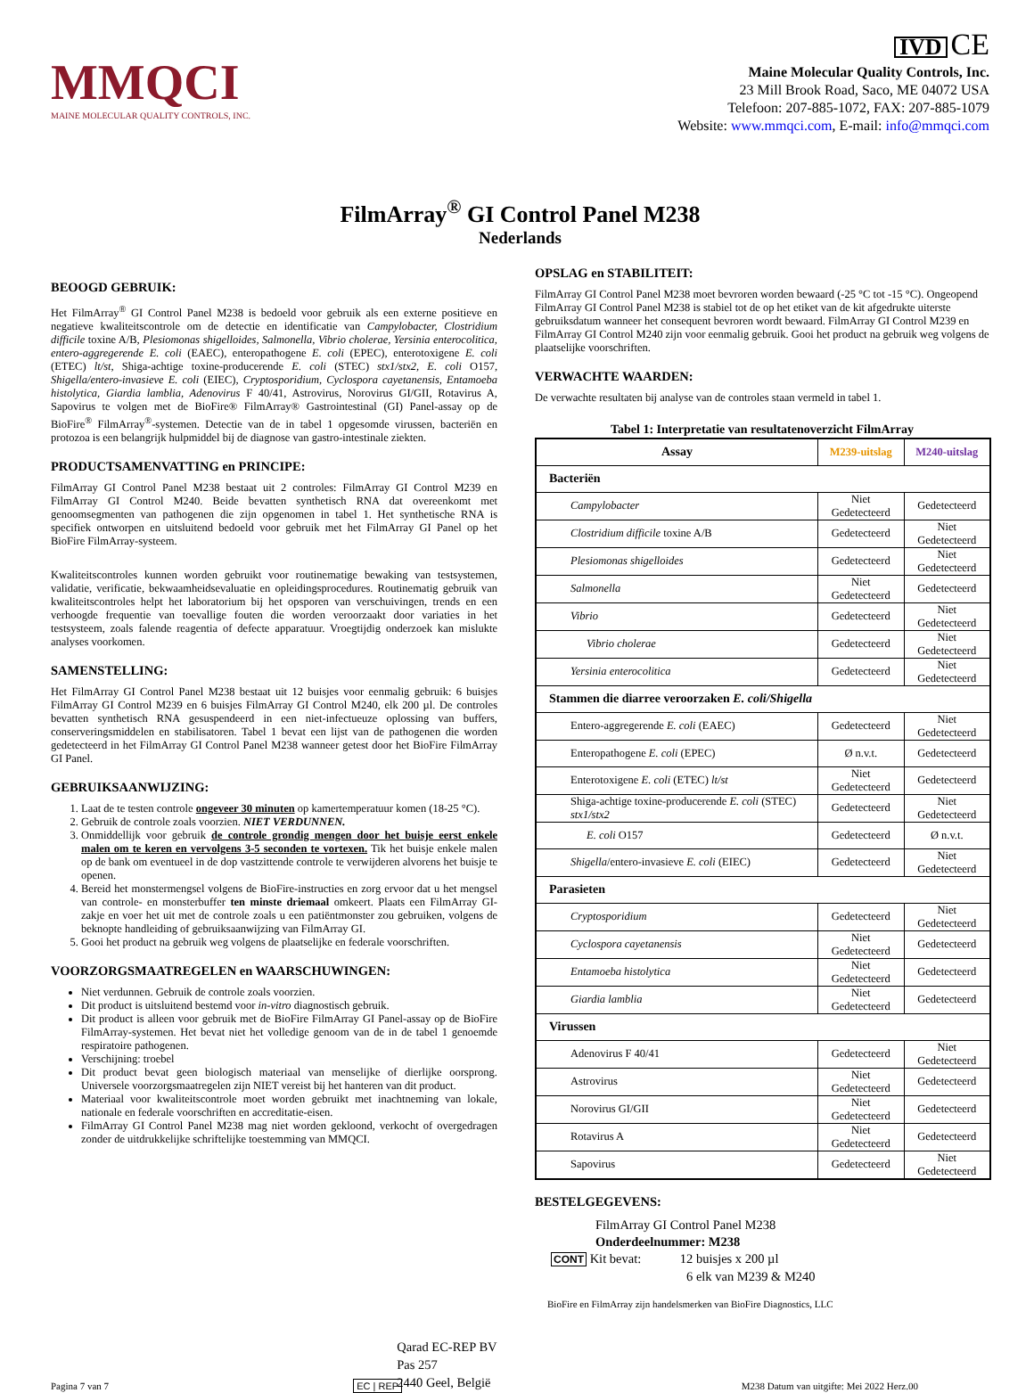MMQCI
MAINE MOLECULAR QUALITY CONTROLS, INC.
IVD CE
Maine Molecular Quality Controls, Inc.
23 Mill Brook Road, Saco, ME 04072 USA
Telefoon: 207-885-1072, FAX: 207-885-1079
Website: www.mmqci.com, E-mail: info@mmqci.com
FilmArray<sup>®</sup> GI Control Panel M238
Nederlands
BEOOGD GEBRUIK:
Het FilmArray<sup>®</sup> GI Control Panel M238 is bedoeld voor gebruik als een externe positieve en negatieve kwaliteitscontrole om de detectie en identificatie van Campylobacter, Clostridium difficile toxine A/B, Plesiomonas shigelloides, Salmonella, Vibrio cholerae, Yersinia enterocolitica, entero-aggregerende E. coli (EAEC), enteropathogene E. coli (EPEC), enterotoxigene E. coli (ETEC) lt/st, Shiga-achtige toxine-producerende E. coli (STEC) stx1/stx2, E. coli O157, Shigella/entero-invasieve E. coli (EIEC), Cryptosporidium, Cyclospora cayetanensis, Entamoeba histolytica, Giardia lamblia, Adenovirus F 40/41, Astrovirus, Norovirus GI/GII, Rotavirus A, Sapovirus te volgen met de BioFire® FilmArray® Gastrointestinal (GI) Panel-assay op de BioFire<sup>®</sup> FilmArray<sup>®</sup>-systemen. Detectie van de in tabel 1 opgesomde virussen, bacteriën en protozoa is een belangrijk hulpmiddel bij de diagnose van gastro-intestinale ziekten.
PRODUCTSAMENVATTING en PRINCIPE:
FilmArray GI Control Panel M238 bestaat uit 2 controles: FilmArray GI Control M239 en FilmArray GI Control M240. Beide bevatten synthetisch RNA dat overeenkomt met genoomsegmenten van pathogenen die zijn opgenomen in tabel 1. Het synthetische RNA is specifiek ontworpen en uitsluitend bedoeld voor gebruik met het FilmArray GI Panel op het BioFire FilmArray-systeem.
Kwaliteitscontroles kunnen worden gebruikt voor routinematige bewaking van testsystemen, validatie, verificatie, bekwaamheidsevaluatie en opleidingsprocedures. Routinematig gebruik van kwaliteitscontroles helpt het laboratorium bij het opsporen van verschuivingen, trends en een verhoogde frequentie van toevallige fouten die worden veroorzaakt door variaties in het testsysteem, zoals falende reagentia of defecte apparatuur. Vroegtijdig onderzoek kan mislukte analyses voorkomen.
SAMENSTELLING:
Het FilmArray GI Control Panel M238 bestaat uit 12 buisjes voor eenmalig gebruik: 6 buisjes FilmArray GI Control M239 en 6 buisjes FilmArray GI Control M240, elk 200 µl. De controles bevatten synthetisch RNA gesuspendeerd in een niet-infectueuze oplossing van buffers, conserveringsmiddelen en stabilisatoren. Tabel 1 bevat een lijst van de pathogenen die worden gedetecteerd in het FilmArray GI Control Panel M238 wanneer getest door het BioFire FilmArray GI Panel.
GEBRUIKSAANWIJZING:
1. Laat de te testen controle ongeveer 30 minuten op kamertemperatuur komen (18-25 °C).
2. Gebruik de controle zoals voorzien. NIET VERDUNNEN.
3. Onmiddellijk voor gebruik de controle grondig mengen door het buisje eerst enkele malen om te keren en vervolgens 3-5 seconden te vortexen. Tik het buisje enkele malen op de bank om eventueel in de dop vastzittende controle te verwijderen alvorens het buisje te openen.
4. Bereid het monstermengsel volgens de BioFire-instructies en zorg ervoor dat u het mengsel van controle- en monsterbuffer ten minste driemaal omkeert. Plaats een FilmArray GI-zakje en voer het uit met de controle zoals u een patiëntmonster zou gebruiken, volgens de beknopte handleiding of gebruiksaanwijzing van FilmArray GI.
5. Gooi het product na gebruik weg volgens de plaatselijke en federale voorschriften.
VOORZORGSMAATREGELEN en WAARSCHUWINGEN:
Niet verdunnen. Gebruik de controle zoals voorzien.
Dit product is uitsluitend bestemd voor in-vitro diagnostisch gebruik.
Dit product is alleen voor gebruik met de BioFire FilmArray GI Panel-assay op de BioFire FilmArray-systemen. Het bevat niet het volledige genoom van de in de tabel 1 genoemde respiratoire pathogenen.
Verschijning: troebel
Dit product bevat geen biologisch materiaal van menselijke of dierlijke oorsprong. Universele voorzorgsmaatregelen zijn NIET vereist bij het hanteren van dit product.
Materiaal voor kwaliteitscontrole moet worden gebruikt met inachtneming van lokale, nationale en federale voorschriften en accreditatie-eisen.
FilmArray GI Control Panel M238 mag niet worden gekloond, verkocht of overgedragen zonder de uitdrukkelijke schriftelijke toestemming van MMQCI.
OPSLAG en STABILITEIT:
FilmArray GI Control Panel M238 moet bevroren worden bewaard (-25 °C tot -15 °C). Ongeopend FilmArray GI Control Panel M238 is stabiel tot de op het etiket van de kit afgedrukte uiterste gebruiksdatum wanneer het consequent bevroren wordt bewaard. FilmArray GI Control M239 en FilmArray GI Control M240 zijn voor eenmalig gebruik. Gooi het product na gebruik weg volgens de plaatselijke voorschriften.
VERWACHTE WAARDEN:
De verwachte resultaten bij analyse van de controles staan vermeld in tabel 1.
Tabel 1: Interpretatie van resultatenoverzicht FilmArray
| Assay | M239-uitslag | M240-uitslag |
| --- | --- | --- |
| Bacteriën | | |
| Campylobacter | Niet Gedetecteerd | Gedetecteerd |
| Clostridium difficile toxine A/B | Gedetecteerd | Niet Gedetecteerd |
| Plesiomonas shigelloides | Gedetecteerd | Niet Gedetecteerd |
| Salmonella | Niet Gedetecteerd | Gedetecteerd |
| Vibrio | Gedetecteerd | Niet Gedetecteerd |
| Vibrio cholerae | Gedetecteerd | Niet Gedetecteerd |
| Yersinia enterocolitica | Gedetecteerd | Niet Gedetecteerd |
| Stammen die diarree veroorzaken E. coli/Shigella | | |
| Entero-aggregerende E. coli (EAEC) | Gedetecteerd | Niet Gedetecteerd |
| Enteropathogene E. coli (EPEC) | Ø n.v.t. | Gedetecteerd |
| Enterotoxigene E. coli (ETEC) lt/st | Niet Gedetecteerd | Gedetecteerd |
| Shiga-achtige toxine-producerende E. coli (STEC) stx1/stx2 | Gedetecteerd | Niet Gedetecteerd |
| E. coli O157 | Gedetecteerd | Ø n.v.t. |
| Shigella /entero-invasieve E. coli (EIEC) | Gedetecteerd | Niet Gedetecteerd |
| Parasieten | | |
| Cryptosporidium | Gedetecteerd | Niet Gedetecteerd |
| Cyclospora cayetanensis | Niet Gedetecteerd | Gedetecteerd |
| Entamoeba histolytica | Niet Gedetecteerd | Gedetecteerd |
| Giardia lamblia | Niet Gedetecteerd | Gedetecteerd |
| Virussen | | |
| Adenovirus F 40/41 | Gedetecteerd | Niet Gedetecteerd |
| Astrovirus | Niet Gedetecteerd | Gedetecteerd |
| Norovirus GI/GII | Niet Gedetecteerd | Gedetecteerd |
| Rotavirus A | Niet Gedetecteerd | Gedetecteerd |
| Sapovirus | Gedetecteerd | Niet Gedetecteerd |
BESTELGEGEVENS:
FilmArray GI Control Panel M238
Onderdeelnummer: M238
CONT Kit bevat: 12 buisjes x 200 µl
6 elk van M239 & M240
BioFire en FilmArray zijn handelsmerken van BioFire Diagnostics, LLC
Pagina 7 van 7 EC | REP Qarad EC-REP BV
Pas 257
2440 Geel, België M238 Datum van uitgifte: Mei 2022 Herz.00